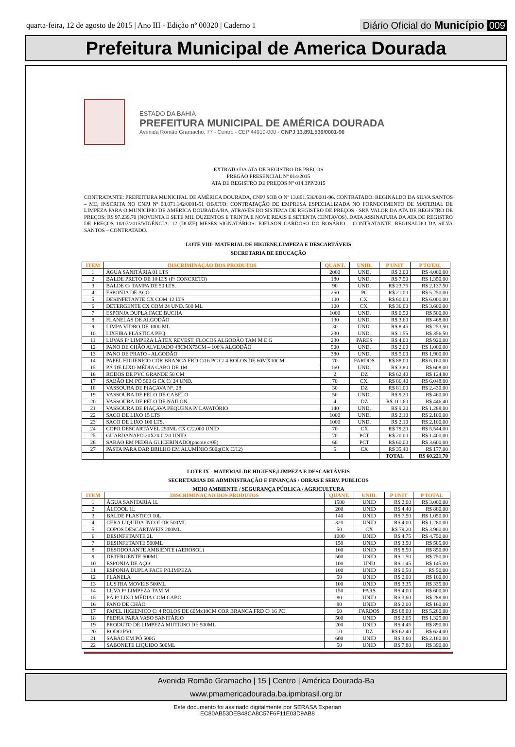quarta-feira, 12 de agosto de 2015 | Ano III - Edição nº 00320 | Caderno 1
Diário Oficial do Município 009
Prefeitura Municipal de America Dourada
ESTADO DA BAHIA
PREFEITURA MUNICIPAL DE AMÉRICA DOURADA
Avenida Romão Gramacho, 77 - Centro - CEP 44910-000 - CNPJ 13.891.536/0001-96
EXTRATO DA ATA DE REGISTRO DE PREÇOS
PREGÃO PRESENCIAL Nº 014/2015
ATA DE REGISTRO DE PREÇOS Nº 014.3PP/2015
CONTRATANTE: PREFEITURA MUNICIPAL DE AMÉRICA DOURADA, CNPJ SOB O Nº 13.891.536/0001-96. CONTRATADO: REGINALDO DA SILVA SANTOS – ME, INSCRITA NO CNPJ Nº 08.071.142/0001-51 OBJETO: CONTRATAÇÃO DE EMPRESA ESPECIALIZADA NO FORNECIMENTO DE MATERIAL DE LIMPEZA PARA O MUNICÍPIO DE AMÉRICA DOURADA/BA, ATRAVÉS DO SISTEMA DE REGISTRO DE PREÇOS - SRP. VALOR DA ATA DE REGISTRO DE PREÇOS: R$ 97.239,70 (NOVENTA E SETE MIL DUZENTOS E TRINTA E NOVE REAIS E SETENTA CENTAVOS). DATA ASSINATURA DA ATA DE REGISTRO DE PREÇOS 10/07/2015/VIGÊNCIA: 12 (DOZE) MESES SIGNATÁRIOS: JOELSON CARDOSO DO ROSÁRIO – CONTRATANTE. REGINALDO DA SILVA SANTOS – CONTRATADO.
LOTE VIII- MATERIAL DE HIGIENE,LIMPEZA E DESCARTÁVEIS
SECRETARIA DE EDUCAÇÃO
| ITEM | DISCRIMINAÇÃO DOS PRODUTOS | QUANT. | UNID. | P UNIT | P TOTAL |
| --- | --- | --- | --- | --- | --- |
| 1 | ÁGUA SANITÁRIA 01 LTS | 2000 | UND. | R$ 2,00 | R$ 4.000,00 |
| 2 | BALDE PRETO DE 10 LTS (P/ CONCRETO) | 180 | UND. | R$ 7,50 | R$ 1.350,00 |
| 3 | BALDE C/ TAMPA DE 50 LTS. | 90 | UND. | R$ 23,75 | R$ 2.137,50 |
| 4 | ESPONJA DE AÇO | 250 | PC | R$ 21,00 | R$ 5.250,00 |
| 5 | DESINFETANTE CX COM 12 LTS | 100 | CX. | R$ 60,00 | R$ 6.000,00 |
| 6 | DETERGENTE CX COM 24 UND. 500 ML | 100 | CX. | R$ 36,00 | R$ 3.600,00 |
| 7 | ESPONJA DUPLA FACE BUCHA | 1000 | UND. | R$ 0,50 | R$ 500,00 |
| 8 | FLANELAS DE ALGODÃO | 130 | UND. | R$ 3,60 | R$ 468,00 |
| 9 | LIMPA VIDRO DE 1000 ML | 30 | UND. | R$ 8,45 | R$ 253,50 |
| 10 | LIXEIRA PLÁSTICA PEQ | 230 | UND. | R$ 1,55 | R$ 356,50 |
| 11 | LUVAS P/ LIMPEZA LÁTEX REVEST. FLOCOS ALGODÃO TAM M E G | 230 | PARES | R$ 4,00 | R$ 920,00 |
| 12 | PANO DE CHÃO ALVEJADO 48CMX73CM – 100% ALGODÃO | 500 | UND. | R$ 2,00 | R$ 1.000,00 |
| 13 | PANO DE PRATO - ALGODÃO | 380 | UND. | R$ 5,00 | R$ 1.900,00 |
| 14 | PAPEL HIGIENICO COR BRANCA FRD C/16 PC C/ 4 ROLOS DE 60MX10CM | 70 | FARDOS | R$ 88,00 | R$ 6.160,00 |
| 15 | PÁ DE LIXO MÉDIA CABO DE 1M | 160 | UND. | R$ 3,80 | R$ 608,00 |
| 16 | RODOS DE PVC GRANDE 50 CM | 2 | DZ | R$ 62,40 | R$ 124,80 |
| 17 | SABÃO EM PÓ 500 G CX C/ 24 UND. | 70 | CX. | R$ 86,40 | R$ 6.048,00 |
| 18 | VASSOURA DE PIAÇAVA N°. 28 | 30 | DZ | R$ 81,00 | R$ 2.430,00 |
| 19 | VASSOURA DE PELO DE CABELO | 50 | UND. | R$ 9,20 | R$ 460,00 |
| 20 | VASSOURA DE PELO DE NÁILON | 4 | DZ | R$ 111,60 | R$ 446,40 |
| 21 | VASSOURA DE PIAÇAVA PEQUENA P/ LAVATÓRIO | 140 | UND. | R$ 9,20 | R$ 1.288,00 |
| 22 | SACO DE LIXO 15 LTS | 1000 | UND. | R$ 2,10 | R$ 2.100,00 |
| 23 | SACO DE LIXO 100 LTS. | 1000 | UND. | R$ 2,10 | R$ 2.100,00 |
| 24 | COPO DESCARTÁVEL 250ML CX C/2.000 UNID | 70 | CX | R$ 79,20 | R$ 5.544,00 |
| 25 | GUARDANAPO 20X20 C/20 UNID | 70 | PCT | R$ 20,00 | R$ 1.400,00 |
| 26 | SABÃO EM PEDRA GLICERINADO(pocote c/05) | 60 | PCT | R$ 60,00 | R$ 3.600,00 |
| 27 | PASTA PARA DAR BRILHO EM ALUMÍNIO 500g(CX C/12) | 5 | CX | R$ 35,40 | R$ 177,00 |
| | | | | TOTAL | R$ 60.221,70 |
LOTE IX - MATERIAL DE HIGIENE,LIMPEZA E DESCARTÁVEIS
SECRETARIAS DE ADMINISTRAÇÃO E FINANÇAS / OBRAS E SERV. PUBLICOS
MEIO AMBIENTE / SEGURANÇA PÚBLICA / AGRICULTURA
| ITEM | DISCRIMINAÇÃO DOS PRODUTOS | QUANT. | UNID. | P UNIT | P TOTAL |
| --- | --- | --- | --- | --- | --- |
| 1 | ÁGUA SANITARIA 1L | 1500 | UNID | R$ 2,00 | R$ 3.000,00 |
| 2 | ÁLCOOL 1L | 200 | UNID | R$ 4,40 | R$ 880,00 |
| 3 | BALDE PLASTICO 10L | 140 | UNID | R$ 7,50 | R$ 1.050,00 |
| 4 | CERA LIQUIDA INCOLOR 500ML | 320 | UNID | R$ 4,00 | R$ 1.280,00 |
| 5 | COPOS DESCARTAVEIS 200ML | 50 | CX | R$ 79,20 | R$ 3.960,00 |
| 6 | DESINFETANTE 2L | 1000 | UNID | R$ 4,75 | R$ 4.750,00 |
| 7 | DESINFETANTE 500ML | 150 | UNID | R$ 3,90 | R$ 585,00 |
| 8 | DESODORANTE AMBIENTE (AEROSOL) | 100 | UNID | R$ 8,50 | R$ 850,00 |
| 9 | DETERGENTE 500ML | 500 | UNID | R$ 1,50 | R$ 750,00 |
| 10 | ESPONJA DE AÇO | 100 | UND | R$ 1,45 | R$ 145,00 |
| 11 | ESPONJA DUPLA FACE P/LIMPEZA | 100 | UNID | R$ 0,50 | R$ 50,00 |
| 12 | FLANELA | 50 | UNID | R$ 2,00 | R$ 100,00 |
| 13 | LUSTRA MOVEIS 500ML | 100 | UNID | R$ 3,35 | R$ 335,00 |
| 14 | LUVA P/ LIMPEZA TAM M | 150 | PARS | R$ 4,00 | R$ 600,00 |
| 15 | PÁ P/ LIXO MÉDIA COM CABO | 80 | UNID | R$ 3,60 | R$ 288,00 |
| 16 | PANO DE CHÃO | 80 | UNID | R$ 2,00 | R$ 160,00 |
| 17 | PAPEL HIGIENICO C/ 4 ROLOS DE 60Mx10CM COR BRANCA FRD C/ 16 PC | 60 | FARDOS | R$ 88,00 | R$ 5.280,00 |
| 18 | PEDRA PARA VASO SANITÁRIO | 500 | UNID | R$ 2,65 | R$ 1.325,00 |
| 19 | PRODUTO DE LIMPEZA MUTIUSO DE 500ML | 200 | UNID | R$ 4,45 | R$ 890,00 |
| 20 | RODO PVC | 10 | DZ | R$ 62,40 | R$ 624,00 |
| 21 | SABÃO EM PÓ 500G | 600 | UNID | R$ 3,60 | R$ 2.160,00 |
| 22 | SABONETE LIQUIDO 500ML | 50 | UNID | R$ 7,80 | R$ 390,00 |
Avenida Romão Gramacho | 15 | Centro | América Dourada-Ba
www.pmamericadourada.ba.ipmbrasil.org.br
Este documento foi assinado digitalmente por SERASA Experian
EC80AB53DEB48CA8C57F6F11E03D9AB8